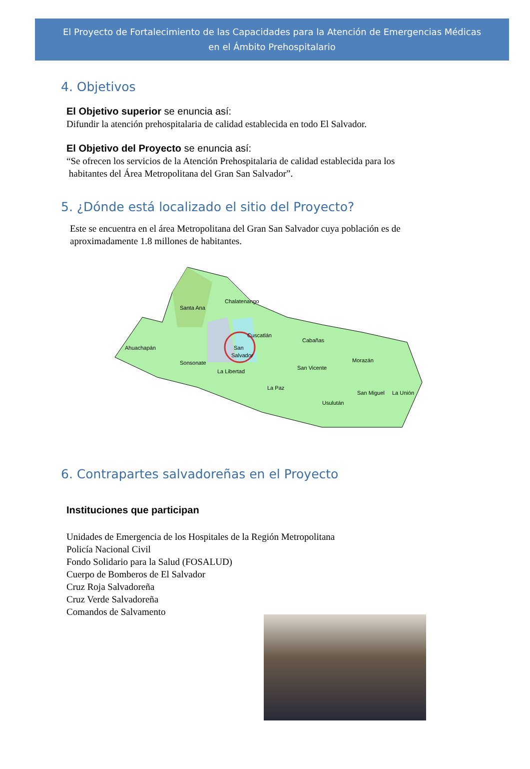El Proyecto de Fortalecimiento de las Capacidades para la Atención de Emergencias Médicas
en el Ámbito Prehospitalario
4. Objetivos
El Objetivo superior se enuncia así:
Difundir la atención prehospitalaria de calidad establecida en todo El Salvador.
El Objetivo del Proyecto se enuncia así:
“Se ofrecen los servicios de la Atención Prehospitalaria de calidad establecida para los
habitantes del Área Metropolitana del Gran San Salvador”.
5. ¿Dónde está localizado el sitio del Proyecto?
Este se encuentra en el área Metropolitana del Gran San Salvador cuya población es de aproximadamente 1.8 millones de habitantes.
Santa Ana
Chalatenango
Ahuachapán
Sonsonate
La Libertad
Cuscatlán
San
Salvador
Cabañas
Morazán
San Vicente
La Paz
Usulután
San Miguel
La Unión
6. Contrapartes salvadoreñas en el Proyecto
Instituciones que participan
Unidades de Emergencia de los Hospitales de la Región Metropolitana
Policía Nacional Civil
Fondo Solidario para la Salud (FOSALUD)
Cuerpo de Bomberos de El Salvador
Cruz Roja Salvadoreña
Cruz Verde Salvadoreña
Comandos de Salvamento